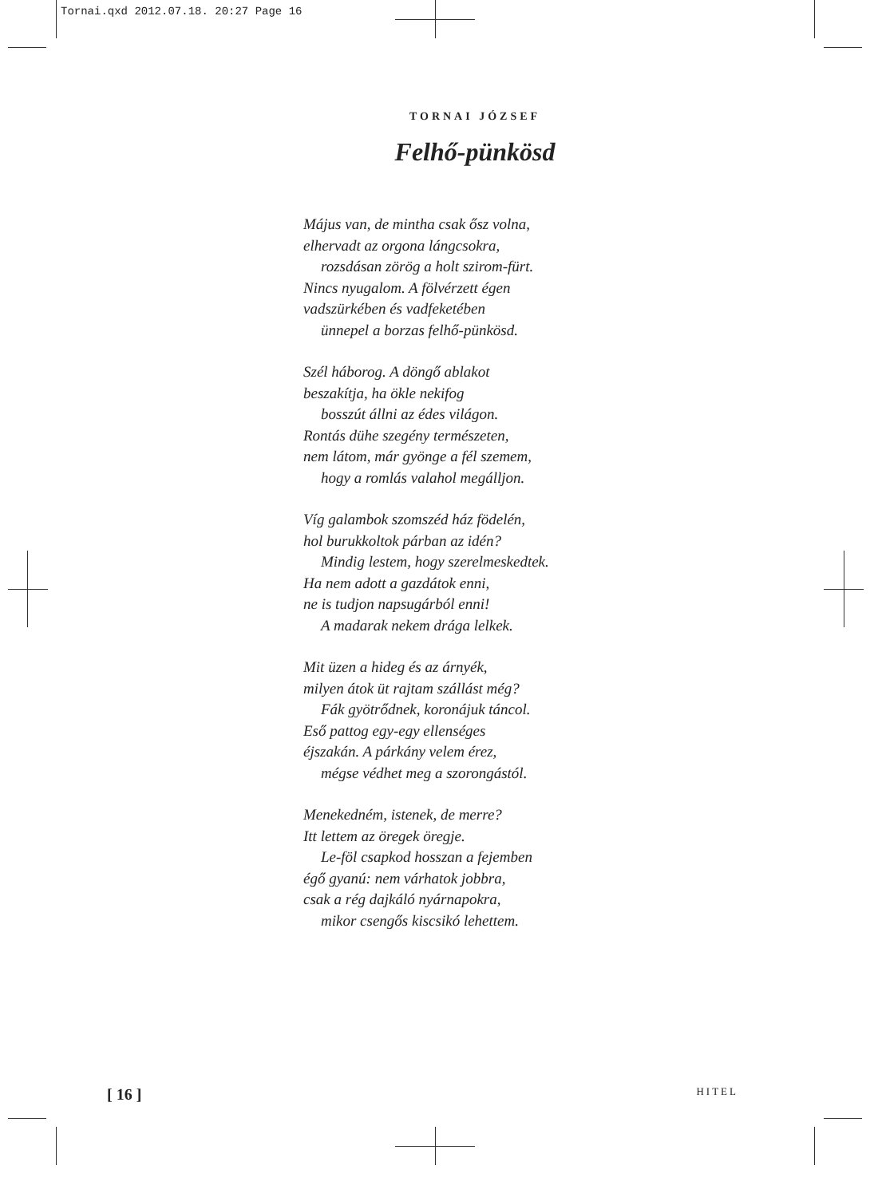Tornai.qxd 2012.07.18. 20:27 Page 16
TORNAI JÓZSEF
Felhő-pünkösd
Május van, de mintha csak ősz volna,
elhervadt az orgona lángcsokra,
rozsdásan zörög a holt szirom-fürt.
Nincs nyugalom. A fölvérzett égen
vadszürkében és vadfeketében
ünnepel a borzas felhő-pünkösd.
Szél háborog. A döngő ablakot
beszakítja, ha ökle nekifog
bosszút állni az édes világon.
Rontás dühe szegény természeten,
nem látom, már gyönge a fél szemem,
hogy a romlás valahol megálljon.
Víg galambok szomszéd ház födelén,
hol burukkoltok párban az idén?
Mindig lestem, hogy szerelmeskedtek.
Ha nem adott a gazdátok enni,
ne is tudjon napsugárból enni!
A madarak nekem drága lelkek.
Mit üzen a hideg és az árnyék,
milyen átok üt rajtam szállást még?
Fák gyötrődnek, koronájuk táncol.
Eső pattog egy-egy ellenséges
éjszakán. A párkány velem érez,
mégse védhet meg a szorongástól.
Menekedném, istenek, de merre?
Itt lettem az öregek öregje.
Le-föl csapkod hosszan a fejemben
égő gyanú: nem várhatok jobbra,
csak a rég dajkáló nyárnapokra,
mikor csengős kiscsikó lehettem.
[ 16 ] HITEL